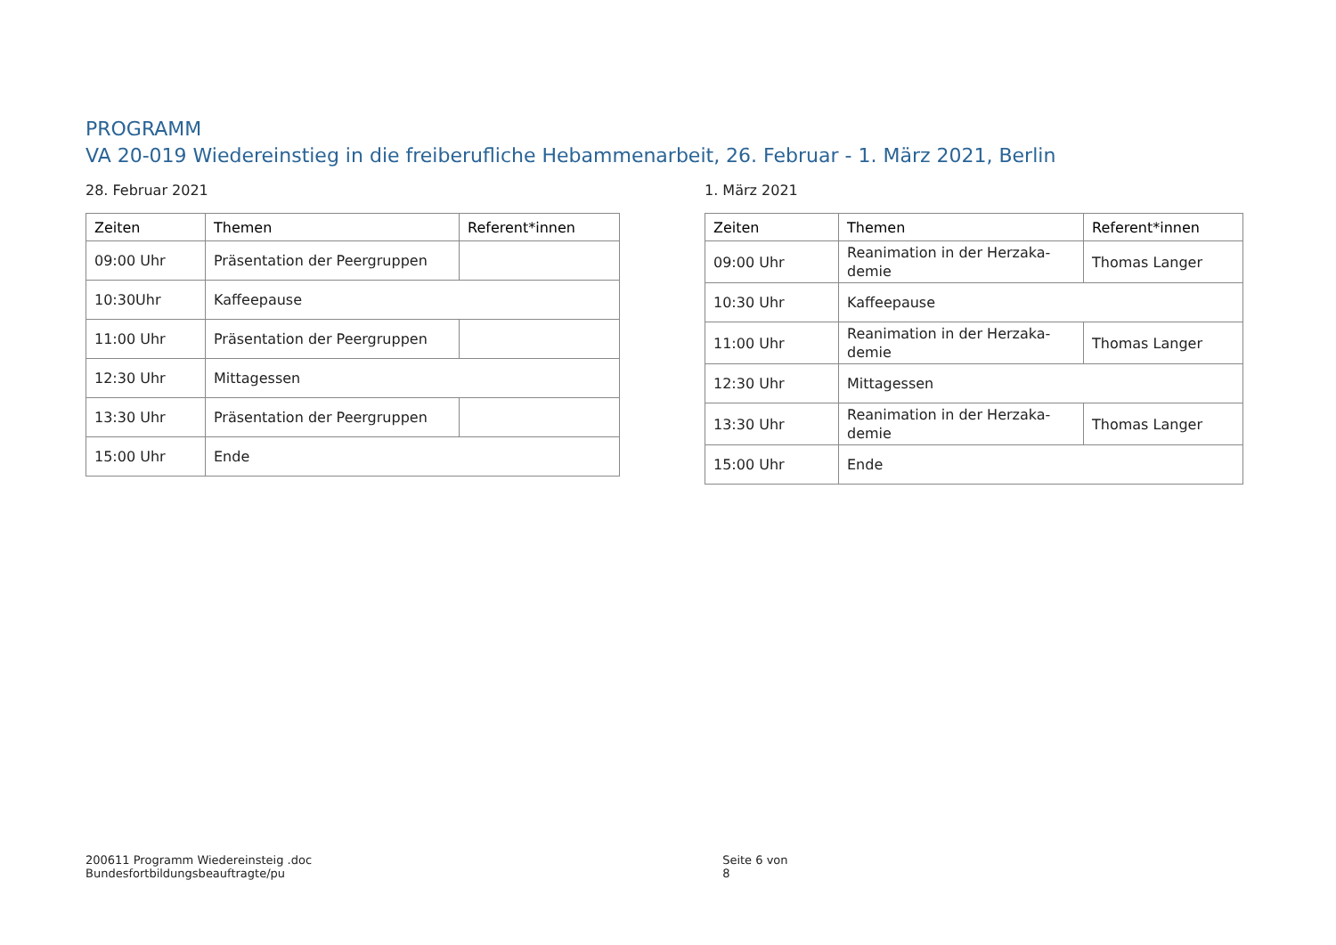PROGRAMM
VA 20-019 Wiedereinstieg in die freiberufliche Hebammenarbeit, 26. Februar - 1. März 2021, Berlin
28. Februar 2021
| Zeiten | Themen | Referent*innen |
| --- | --- | --- |
| 09:00 Uhr | Präsentation der Peergruppen | |
| 10:30Uhr | Kaffeepause | |
| 11:00 Uhr | Präsentation der Peergruppen | |
| 12:30 Uhr | Mittagessen | |
| 13:30 Uhr | Präsentation der Peergruppen | |
| 15:00 Uhr | Ende | |
1. März 2021
| Zeiten | Themen | Referent*innen |
| --- | --- | --- |
| 09:00 Uhr | Reanimation in der Herzaka-demie | Thomas Langer |
| 10:30 Uhr | Kaffeepause | |
| 11:00 Uhr | Reanimation in der Herzaka-demie | Thomas Langer |
| 12:30 Uhr | Mittagessen | |
| 13:30 Uhr | Reanimation in der Herzaka-demie | Thomas Langer |
| 15:00 Uhr | Ende | |
200611 Programm Wiedereinsteig .doc
Bundesfortbildungsbeauftragte/pu
Seite 6 von 8